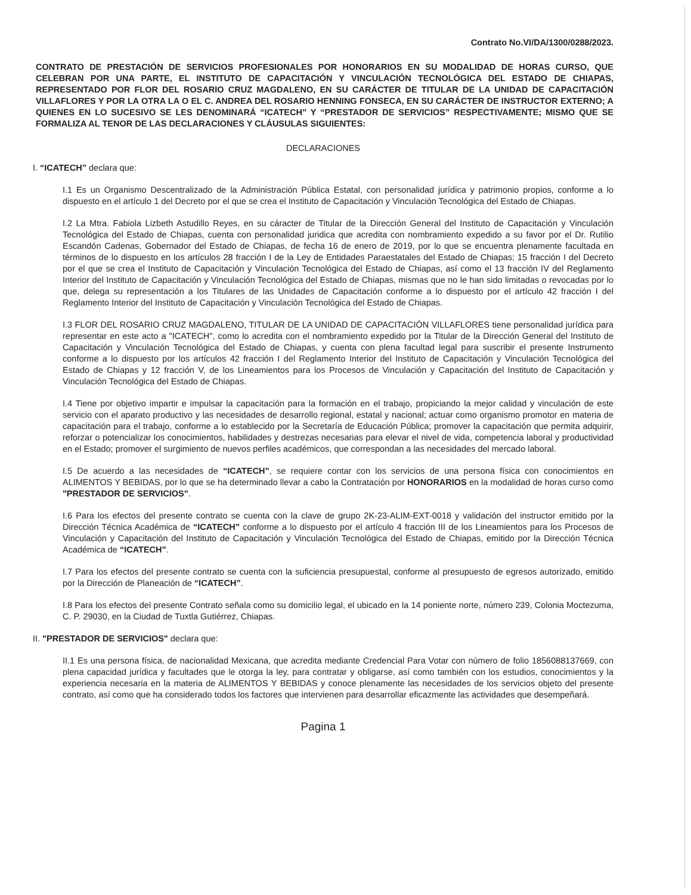Contrato No.VI/DA/1300/0288/2023.
CONTRATO DE PRESTACIÓN DE SERVICIOS PROFESIONALES POR HONORARIOS EN SU MODALIDAD DE HORAS CURSO, QUE CELEBRAN POR UNA PARTE, EL INSTITUTO DE CAPACITACIÓN Y VINCULACIÓN TECNOLÓGICA DEL ESTADO DE CHIAPAS, REPRESENTADO POR FLOR DEL ROSARIO CRUZ MAGDALENO, EN SU CARÁCTER DE TITULAR DE LA UNIDAD DE CAPACITACIÓN VILLAFLORES Y POR LA OTRA LA O EL C. ANDREA DEL ROSARIO HENNING FONSECA, EN SU CARÁCTER DE INSTRUCTOR EXTERNO; A QUIENES EN LO SUCESIVO SE LES DENOMINARÁ “ICATECH” Y “PRESTADOR DE SERVICIOS” RESPECTIVAMENTE; MISMO QUE SE FORMALIZA AL TENOR DE LAS DECLARACIONES Y CLÁUSULAS SIGUIENTES:
DECLARACIONES
I. “ICATECH” declara que:
I.1 Es un Organismo Descentralizado de la Administración Pública Estatal, con personalidad jurídica y patrimonio propios, conforme a lo dispuesto en el artículo 1 del Decreto por el que se crea el Instituto de Capacitación y Vinculación Tecnológica del Estado de Chiapas.
I.2 La Mtra. Fabiola Lizbeth Astudillo Reyes, en su cáracter de Titular de la Dirección General del Instituto de Capacitación y Vinculación Tecnológica del Estado de Chiapas, cuenta con personalidad juridica que acredita con nombramiento expedido a su favor por el Dr. Rutilio Escandón Cadenas, Gobernador del Estado de Chiapas, de fecha 16 de enero de 2019, por lo que se encuentra plenamente facultada en términos de lo dispuesto en los artículos 28 fracción I de la Ley de Entidades Paraestatales del Estado de Chiapas; 15 fracción I del Decreto por el que se crea el Instituto de Capacitación y Vinculación Tecnológica del Estado de Chiapas, así como el 13 fracción IV del Reglamento Interior del Instituto de Capacitación y Vinculación Tecnológica del Estado de Chiapas, mismas que no le han sido limitadas o revocadas por lo que, delega su representación a los Titulares de las Unidades de Capacitación conforme a lo dispuesto por el artículo 42 fracción I del Reglamento Interior del Instituto de Capacitación y Vinculación Tecnológica del Estado de Chiapas.
I.3 FLOR DEL ROSARIO CRUZ MAGDALENO, TITULAR DE LA UNIDAD DE CAPACITACIÓN VILLAFLORES tiene personalidad jurídica para representar en este acto a "ICATECH", como lo acredita con el nombramiento expedido por la Titular de la Dirección General del Instituto de Capacitación y Vinculación Tecnológica del Estado de Chiapas, y cuenta con plena facultad legal para suscribir el presente Instrumento conforme a lo dispuesto por los artículos 42 fracción I del Reglamento Interior del Instituto de Capacitación y Vinculación Tecnológica del Estado de Chiapas y 12 fracción V, de los Lineamientos para los Procesos de Vinculación y Capacitación del Instituto de Capacitación y Vinculación Tecnológica del Estado de Chiapas.
I.4 Tiene por objetivo impartir e impulsar la capacitación para la formación en el trabajo, propiciando la mejor calidad y vinculación de este servicio con el aparato productivo y las necesidades de desarrollo regional, estatal y nacional; actuar como organismo promotor en materia de capacitación para el trabajo, conforme a lo establecido por la Secretaría de Educación Pública; promover la capacitación que permita adquirir, reforzar o potencializar los conocimientos, habilidades y destrezas necesarias para elevar el nivel de vida, competencia laboral y productividad en el Estado; promover el surgimiento de nuevos perfiles académicos, que correspondan a las necesidades del mercado laboral.
I.5 De acuerdo a las necesidades de “ICATECH”, se requiere contar con los servicios de una persona física con conocimientos en ALIMENTOS Y BEBIDAS, por lo que se ha determinado llevar a cabo la Contratación por HONORARIOS en la modalidad de horas curso como "PRESTADOR DE SERVICIOS".
I.6 Para los efectos del presente contrato se cuenta con la clave de grupo 2K-23-ALIM-EXT-0018 y validación del instructor emitido por la Dirección Técnica Académica de “ICATECH” conforme a lo dispuesto por el artículo 4 fracción III de los Lineamientos para los Procesos de Vinculación y Capacitación del Instituto de Capacitación y Vinculación Tecnológica del Estado de Chiapas, emitido por la Dirección Técnica Académica de “ICATECH”.
I.7 Para los efectos del presente contrato se cuenta con la suficiencia presupuestal, conforme al presupuesto de egresos autorizado, emitido por la Dirección de Planeación de “ICATECH”.
I.8 Para los efectos del presente Contrato señala como su domicilio legal, el ubicado en la 14 poniente norte, número 239, Colonia Moctezuma, C. P. 29030, en la Ciudad de Tuxtla Gutiérrez, Chiapas.
II. "PRESTADOR DE SERVICIOS" declara que:
II.1 Es una persona física, de nacionalidad Mexicana, que acredita mediante Credencial Para Votar con número de folio 1856088137669, con plena capacidad jurídica y facultades que le otorga la ley, para contratar y obligarse, así como también con los estudios, conocimientos y la experiencia necesaria en la materia de ALIMENTOS Y BEBIDAS y conoce plenamente las necesidades de los servicios objeto del presente contrato, así como que ha considerado todos los factores que intervienen para desarrollar eficazmente las actividades que desempeñará.
Pagina 1